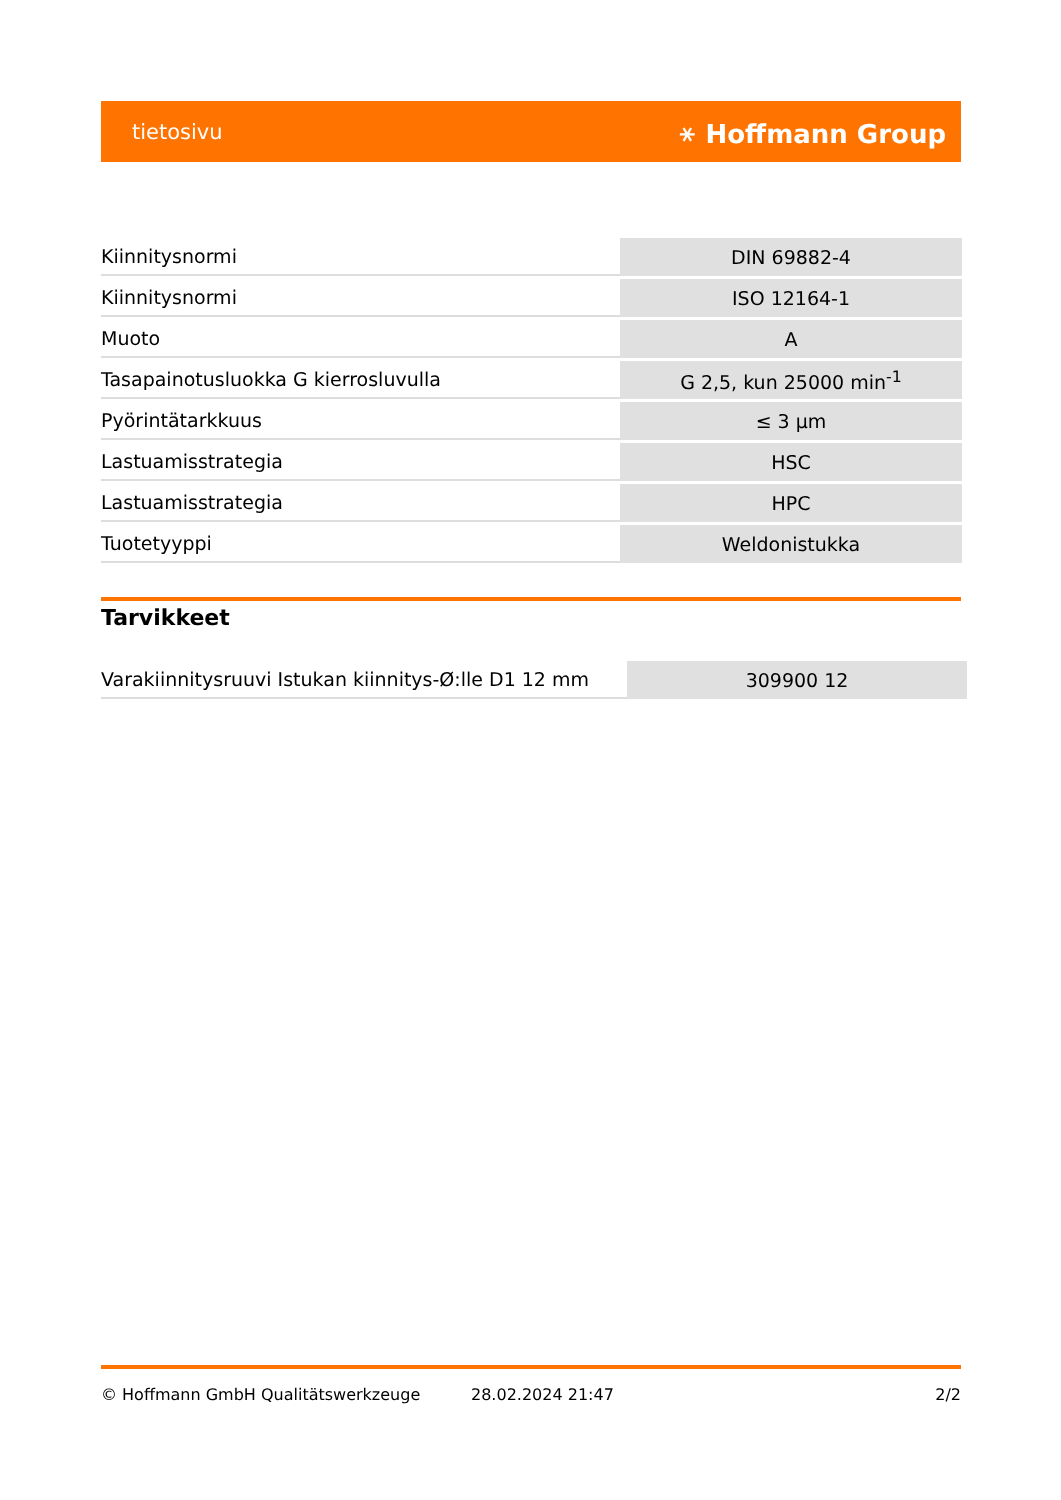tietosivu ⚹ Hoffmann Group
| Kiinnitysnormi | DIN 69882-4 |
| Kiinnitysnormi | ISO 12164-1 |
| Muoto | A |
| Tasapainotusluokka G kierrosluvulla | G 2,5, kun 25000 min<sup>-1</sup> |
| Pyörintätarkkuus | ≤ 3 µm |
| Lastuamisstrategia | HSC |
| Lastuamisstrategia | HPC |
| Tuotetyyppi | Weldonistukka |
Tarvikkeet
| Varakiinnitysruuvi Istukan kiinnitys-Ø:lle D1 12 mm | 309900 12 |
© Hoffmann GmbH Qualitätswerkzeuge 28.02.2024 21:47 2/2